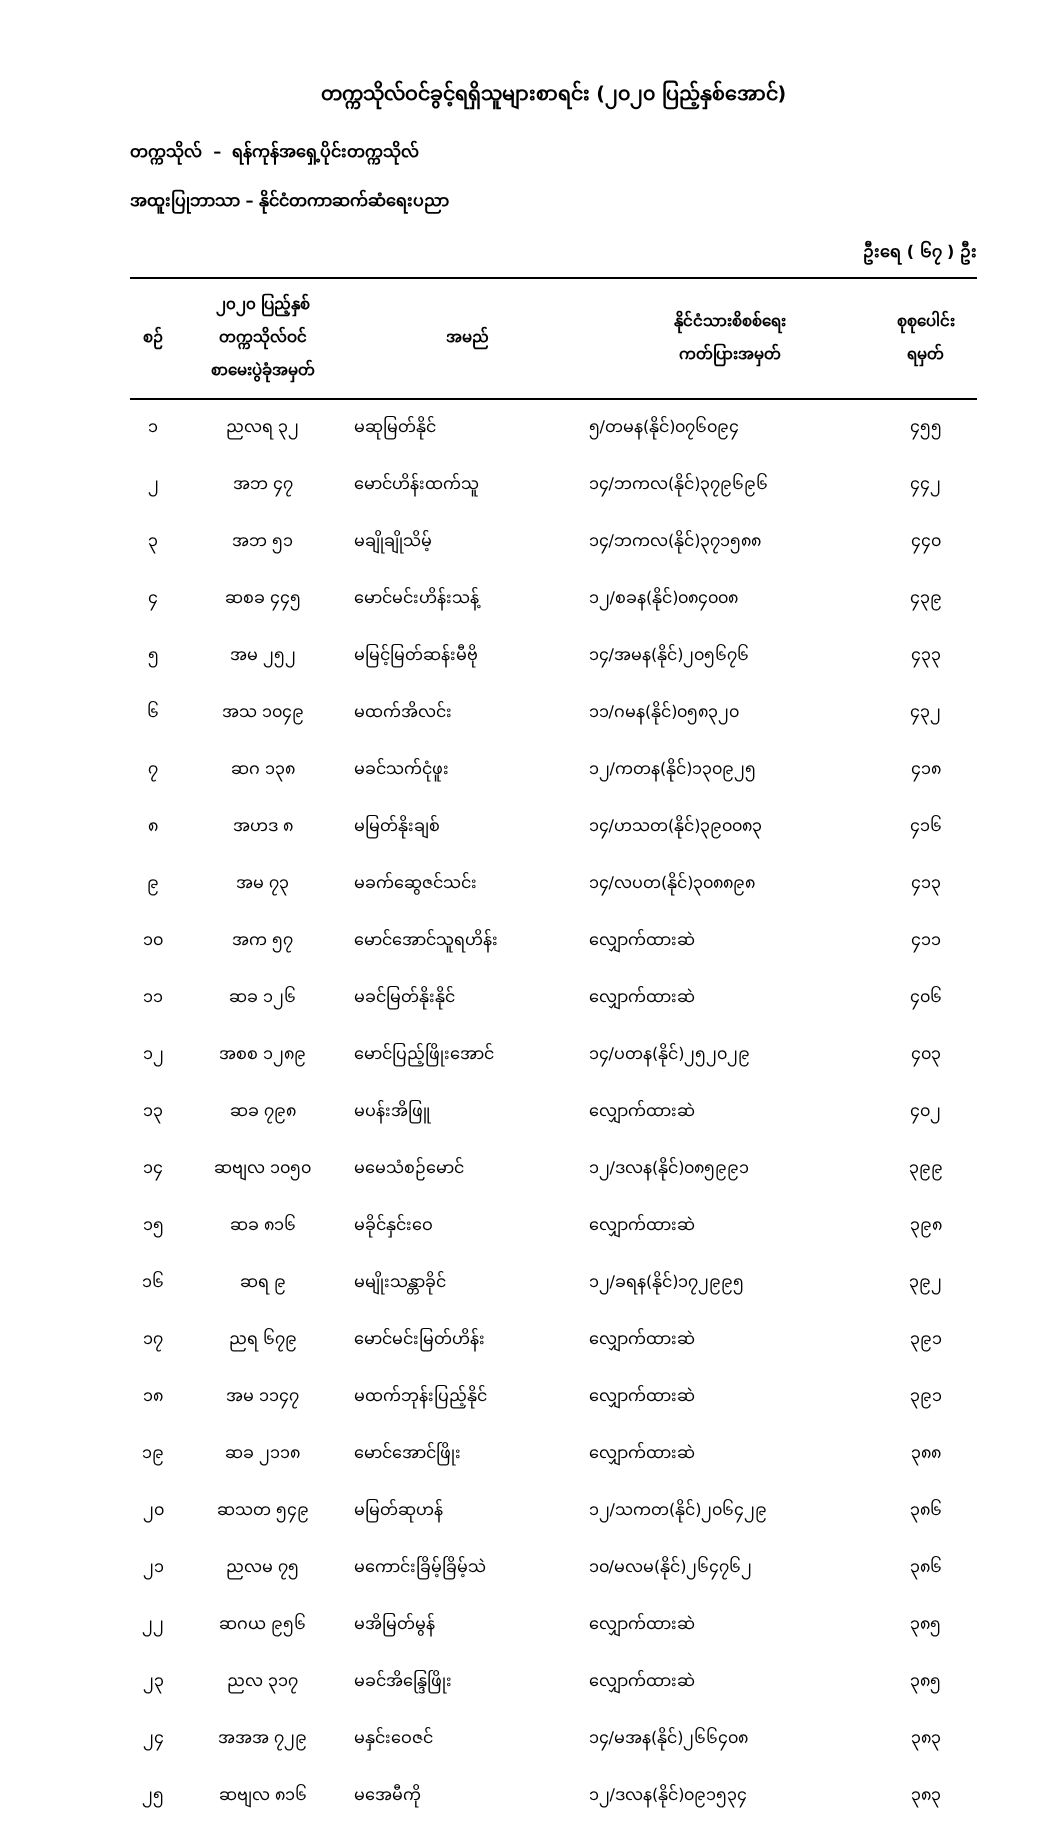တက္ကသိုလ်ဝင်ခွင့်ရရှိသူများစာရင်း (၂၀၂၀ ပြည့်နှစ်အောင်)
တက္ကသိုလ် – ရန်ကုန်အရှေ့ပိုင်းတက္ကသိုလ်
အထူးပြုဘာသာ – နိုင်ငံတကာဆက်ဆံရေးပညာ
ဦးရေ ( ၆၇ ) ဦး
| စဉ် | ၂၀၂၀ ပြည့်နှစ် တက္ကသိုလ်ဝင် စာမေးပွဲခုံအမှတ် | အမည် | နိုင်ငံသားစိစစ်ရေး ကတ်ပြားအမှတ် | စုစုပေါင်း ရမှတ် |
| --- | --- | --- | --- | --- |
| ၁ | ညလရ ၃၂ | မဆုမြတ်နိုင် | ၅/တမန(နိုင်)၀၇၆၀၉၄ | ၄၅၅ |
| ၂ | အဘ ၄၇ | မောင်ဟိန်းထက်သူ | ၁၄/ဘကလ(နိုင်)၃၇၉၆၉၆ | ၄၄၂ |
| ၃ | အဘ ၅၁ | မချိုချိုသိမ့် | ၁၄/ဘကလ(နိုင်)၃၇၁၅၈၈ | ၄၄၀ |
| ၄ | ဆစခ ၄၄၅ | မောင်မင်းဟိန်းသန့် | ၁၂/စခန(နိုင်)၀၈၄၀၀၈ | ၄၃၉ |
| ၅ | အမ ၂၅၂ | မမြင့်မြတ်ဆန်းမီဗို | ၁၄/အမန(နိုင်)၂၀၅၆၇၆ | ၄၃၃ |
| ၆ | အသ ၁၀၄၉ | မထက်အိလင်း | ၁၁/ဂမန(နိုင်)၀၅၈၃၂၀ | ၄၃၂ |
| ၇ | ဆဂ ၁၃၈ | မခင်သက်ငုံဖူး | ၁၂/ကတန(နိုင်)၁၃၀၉၂၅ | ၄၁၈ |
| ၈ | အဟဒ ၈ | မမြတ်နိုးချစ် | ၁၄/ဟသတ(နိုင်)၃၉၀၀၈၃ | ၄၁၆ |
| ၉ | အမ ၇၃ | မခက်ဆွေဇင်သင်း | ၁၄/လပတ(နိုင်)၃၀၈၈၉၈ | ၄၁၃ |
| ၁၀ | အက ၅၇ | မောင်အောင်သူရဟိန်း | လျှောက်ထားဆဲ | ၄၁၁ |
| ၁၁ | ဆခ ၁၂၆ | မခင်မြတ်နိုးနိုင် | လျှောက်ထားဆဲ | ၄၀၆ |
| ၁၂ | အစစ ၁၂၈၉ | မောင်ပြည့်ဖြိုးအောင် | ၁၄/ပတန(နိုင်)၂၅၂၀၂၉ | ၄၀၃ |
| ၁၃ | ဆခ ၇၉၈ | မပန်းအိဖြူ | လျှောက်ထားဆဲ | ၄၀၂ |
| ၁၄ | ဆဗျလ ၁၀၅၀ | မမေသံစဉ်မောင် | ၁၂/ဒလန(နိုင်)၀၈၅၉၉၁ | ၃၉၉ |
| ၁၅ | ဆခ ၈၁၆ | မခိုင်နှင်းဝေ | လျှောက်ထားဆဲ | ၃၉၈ |
| ၁၆ | ဆရ ၉ | မမျိုးသန္တာခိုင် | ၁၂/ခရန(နိုင်)၁၇၂၉၉၅ | ၃၉၂ |
| ၁၇ | ညရ ၆၇၉ | မောင်မင်းမြတ်ဟိန်း | လျှောက်ထားဆဲ | ၃၉၁ |
| ၁၈ | အမ ၁၁၄၇ | မထက်ဘုန်းပြည့်နိုင် | လျှောက်ထားဆဲ | ၃၉၁ |
| ၁၉ | ဆခ ၂၁၁၈ | မောင်အောင်ဖြိုး | လျှောက်ထားဆဲ | ၃၈၈ |
| ၂၀ | ဆသတ ၅၄၉ | မမြတ်ဆုဟန် | ၁၂/သကတ(နိုင်)၂၀၆၄၂၉ | ၃၈၆ |
| ၂၁ | ညလမ ၇၅ | မကောင်းခြိမ့်ခြိမ့်သဲ | ၁၀/မလမ(နိုင်)၂၆၄၇၆၂ | ၃၈၆ |
| ၂၂ | ဆဂယ ၉၅၆ | မအိမြတ်မွန် | လျှောက်ထားဆဲ | ၃၈၅ |
| ၂၃ | ညလ ၃၁၇ | မခင်အိန္ဒြေဖြိုး | လျှောက်ထားဆဲ | ၃၈၅ |
| ၂၄ | အအအ ၇၂၉ | မနှင်းဝေဇင် | ၁၄/မအန(နိုင်)၂၆၆၄၀၈ | ၃၈၃ |
| ၂၅ | ဆဗျလ ၈၁၆ | မအေမီကို | ၁၂/ဒလန(နိုင်)၀၉၁၅၃၄ | ၃၈၃ |